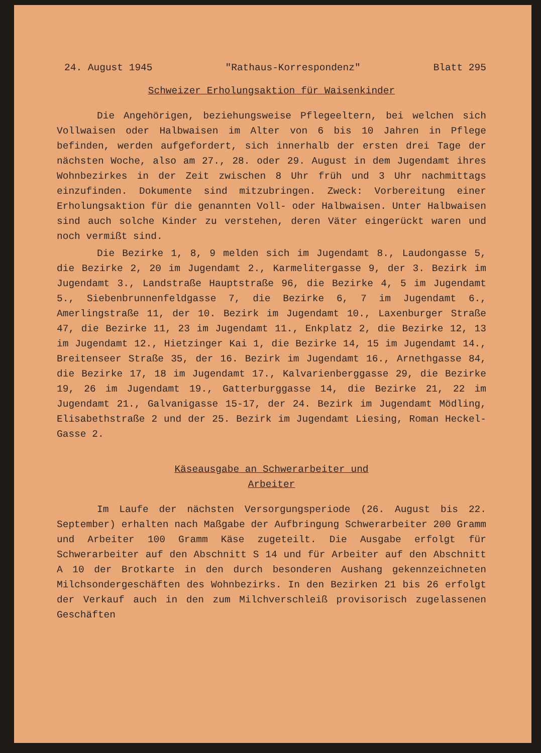24. August 1945 "Rathaus-Korrespondenz" Blatt 295
Schweizer Erholungsaktion für Waisenkinder
Die Angehörigen, beziehungsweise Pflegeeltern, bei welchen sich Vollwaisen oder Halbwaisen im Alter von 6 bis 10 Jahren in Pflege befinden, werden aufgefordert, sich innerhalb der ersten drei Tage der nächsten Woche, also am 27., 28. oder 29. August in dem Jugendamt ihres Wohnbezirkes in der Zeit zwischen 8 Uhr früh und 3 Uhr nachmittags einzufinden. Dokumente sind mitzubringen. Zweck: Vorbereitung einer Erholungsaktion für die genannten Voll- oder Halbwaisen. Unter Halbwaisen sind auch solche Kinder zu verstehen, deren Väter eingerückt waren und noch vermißt sind.
Die Bezirke 1, 8, 9 melden sich im Jugendamt 8., Laudongasse 5, die Bezirke 2, 20 im Jugendamt 2., Karmelitergasse 9, der 3. Bezirk im Jugendamt 3., Landstraße Hauptstraße 96, die Bezirke 4, 5 im Jugendamt 5., Siebenbrunnenfeldgasse 7, die Bezirke 6, 7 im Jugendamt 6., Amerlingstraße 11, der 10. Bezirk im Jugendamt 10., Laxenburger Straße 47, die Bezirke 11, 23 im Jugendamt 11., Enkplatz 2, die Bezirke 12, 13 im Jugendamt 12., Hietzinger Kai 1, die Bezirke 14, 15 im Jugendamt 14., Breitenseer Straße 35, der 16. Bezirk im Jugendamt 16., Arnethgasse 84, die Bezirke 17, 18 im Jugendamt 17., Kalvarienberggasse 29, die Bezirke 19, 26 im Jugendamt 19., Gatterburggasse 14, die Bezirke 21, 22 im Jugendamt 21., Galvanigasse 15-17, der 24. Bezirk im Jugendamt Mödling, Elisabethstraße 2 und der 25. Bezirk im Jugendamt Liesing, Roman Heckel-Gasse 2.
Käseausgabe an Schwerarbeiter und
Arbeiter
Im Laufe der nächsten Versorgungsperiode (26. August bis 22. September) erhalten nach Maßgabe der Aufbringung Schwerarbeiter 200 Gramm und Arbeiter 100 Gramm Käse zugeteilt. Die Ausgabe erfolgt für Schwerarbeiter auf den Abschnitt S 14 und für Arbeiter auf den Abschnitt A 10 der Brotkarte in den durch besonderen Aushang gekennzeichneten Milchsondergeschäften des Wohnbezirks. In den Bezirken 21 bis 26 erfolgt der Verkauf auch in den zum Milchverschleiß provisorisch zugelassenen Geschäften